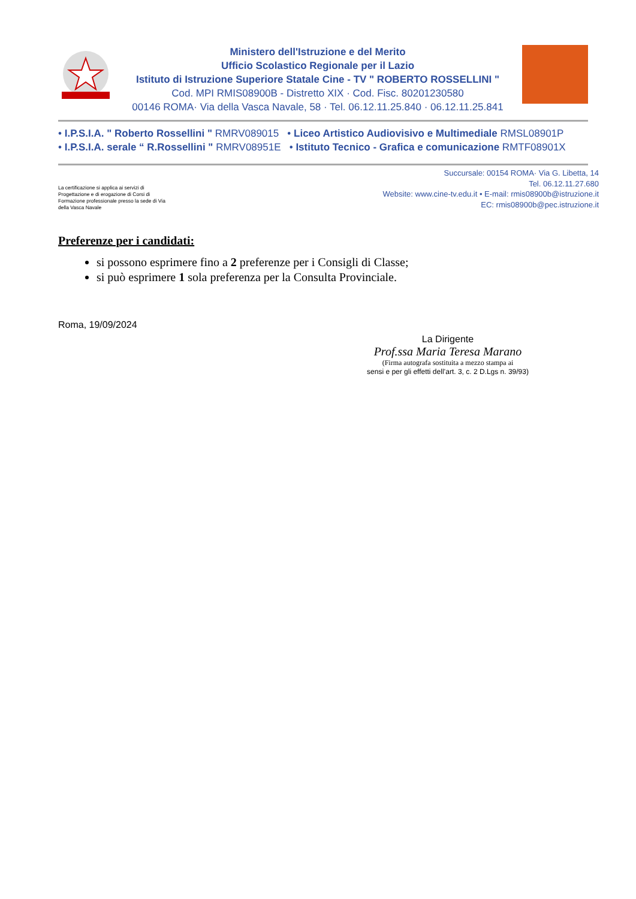Ministero dell'Istruzione e del Merito
Ufficio Scolastico Regionale per il Lazio
Istituto di Istruzione Superiore Statale Cine - TV " ROBERTO ROSSELLINI "
Cod. MPI RMIS08900B - Distretto XIX · Cod. Fisc. 80201230580
00146 ROMA· Via della Vasca Navale, 58 · Tel. 06.12.11.25.840 · 06.12.11.25.841
• I.P.S.I.A. " Roberto Rossellini " RMRV089015 • Liceo Artistico Audiovisivo e Multimediale RMSL08901P
• I.P.S.I.A. serale “ R.Rossellini " RMRV08951E • Istituto Tecnico - Grafica e comunicazione RMTF08901X
La certificazione si applica ai servizi di Progettazione e di erogazione di Corsi di Formazione professionale presso la sede di Via della Vasca Navale
Succursale: 00154 ROMA· Via G. Libetta, 14
Tel. 06.12.11.27.680
Website: www.cine-tv.edu.it • E-mail: rmis08900b@istruzione.it
EC: rmis08900b@pec.istruzione.it
Preferenze per i candidati:
si possono esprimere fino a 2 preferenze per i Consigli di Classe;
si può esprimere 1 sola preferenza per la Consulta Provinciale.
Roma, 19/09/2024
La Dirigente
Prof.ssa Maria Teresa Marano
(Firma autografa sostituita a mezzo stampa ai
sensi e per gli effetti dell’art. 3, c. 2 D.Lgs n. 39/93)